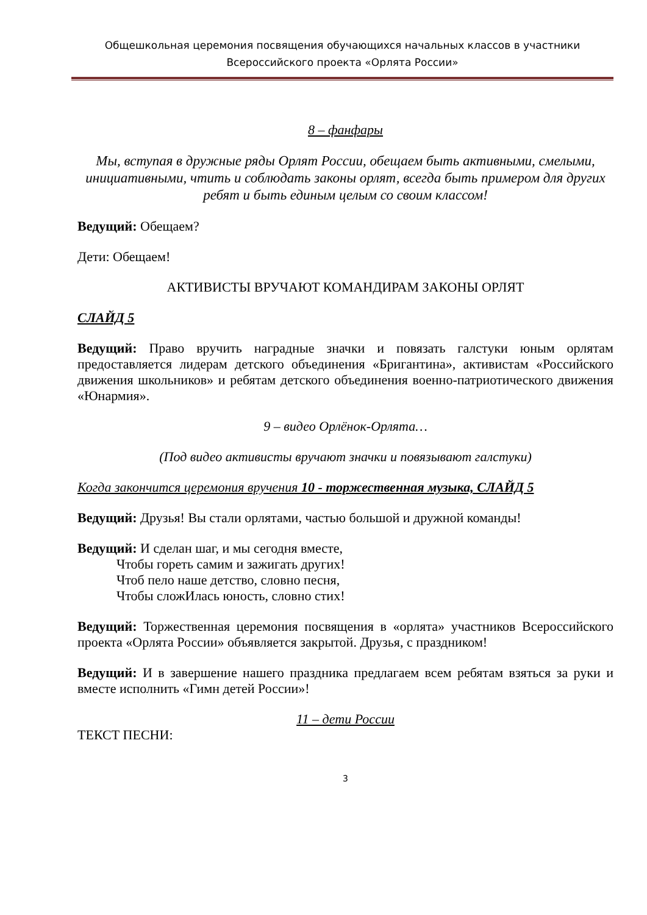Общешкольная церемония посвящения обучающихся начальных классов в участники
Всероссийского проекта «Орлята России»
8 – фанфары
Мы, вступая в дружные ряды Орлят России, обещаем быть активными, смелыми, инициативными, чтить и соблюдать законы орлят, всегда быть примером для других ребят и быть единым целым со своим классом!
Ведущий: Обещаем?
Дети: Обещаем!
АКТИВИСТЫ ВРУЧАЮТ КОМАНДИРАМ ЗАКОНЫ ОРЛЯТ
СЛАЙД 5
Ведущий: Право вручить наградные значки и повязать галстуки юным орлятам предоставляется лидерам детского объединения «Бригантина», активистам «Российского движения школьников» и ребятам детского объединения военно-патриотического движения «Юнармия».
9 – видео Орлёнок-Орлята…
(Под видео активисты вручают значки и повязывают галстуки)
Когда закончится церемония вручения 10 - торжественная музыка, СЛАЙД 5
Ведущий: Друзья! Вы стали орлятами, частью большой и дружной команды!
Ведущий: И сделан шаг, и мы сегодня вместе,
Чтобы гореть самим и зажигать других!
Чтоб пело наше детство, словно песня,
Чтобы сложИлась юность, словно стих!
Ведущий: Торжественная церемония посвящения в «орлята» участников Всероссийского проекта «Орлята России» объявляется закрытой. Друзья, с праздником!
Ведущий: И в завершение нашего праздника предлагаем всем ребятам взяться за руки и вместе исполнить «Гимн детей России»!
11 – дети России
ТЕКСТ ПЕСНИ:
3